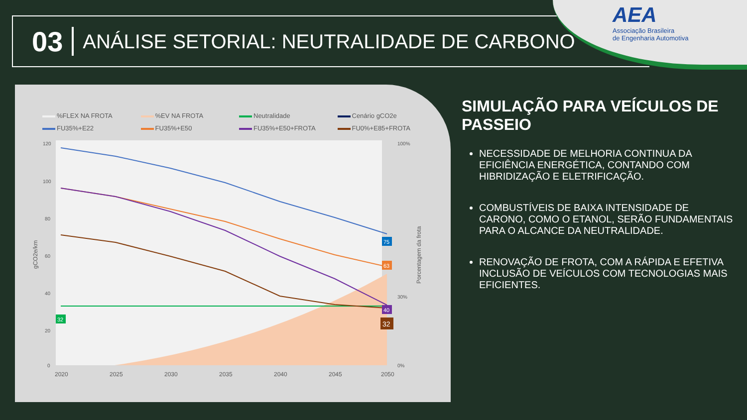03 ANÁLISE SETORIAL: NEUTRALIDADE DE CARBONO
AEA
Associação Brasileira
de Engenharia Automotiva
%FLEX NA FROTA
%EV NA FROTA
Neutralidade
Cenário gCO2e
FU35%+E22
FU35%+E50
FU35%+E50+FROTA
FU0%+E85+FROTA
120
100
80
60
40
20
0
100%
0%
30%
2020
2025
2030
2035
2040
2045
2050
gCO2e/km
Porcentagem da frota
75
63
40
32
32
SIMULAÇÃO PARA VEÍCULOS DE PASSEIO
NECESSIDADE DE MELHORIA CONTINUA DA EFICIÊNCIA ENERGÉTICA, CONTANDO COM HIBRIDIZAÇÃO E ELETRIFICAÇÃO.
COMBUSTÍVEIS DE BAIXA INTENSIDADE DE CARONO, COMO O ETANOL, SERÃO FUNDAMENTAIS PARA O ALCANCE DA NEUTRALIDADE.
RENOVAÇÃO DE FROTA, COM A RÁPIDA E EFETIVA INCLUSÃO DE VEÍCULOS COM TECNOLOGIAS MAIS EFICIENTES.